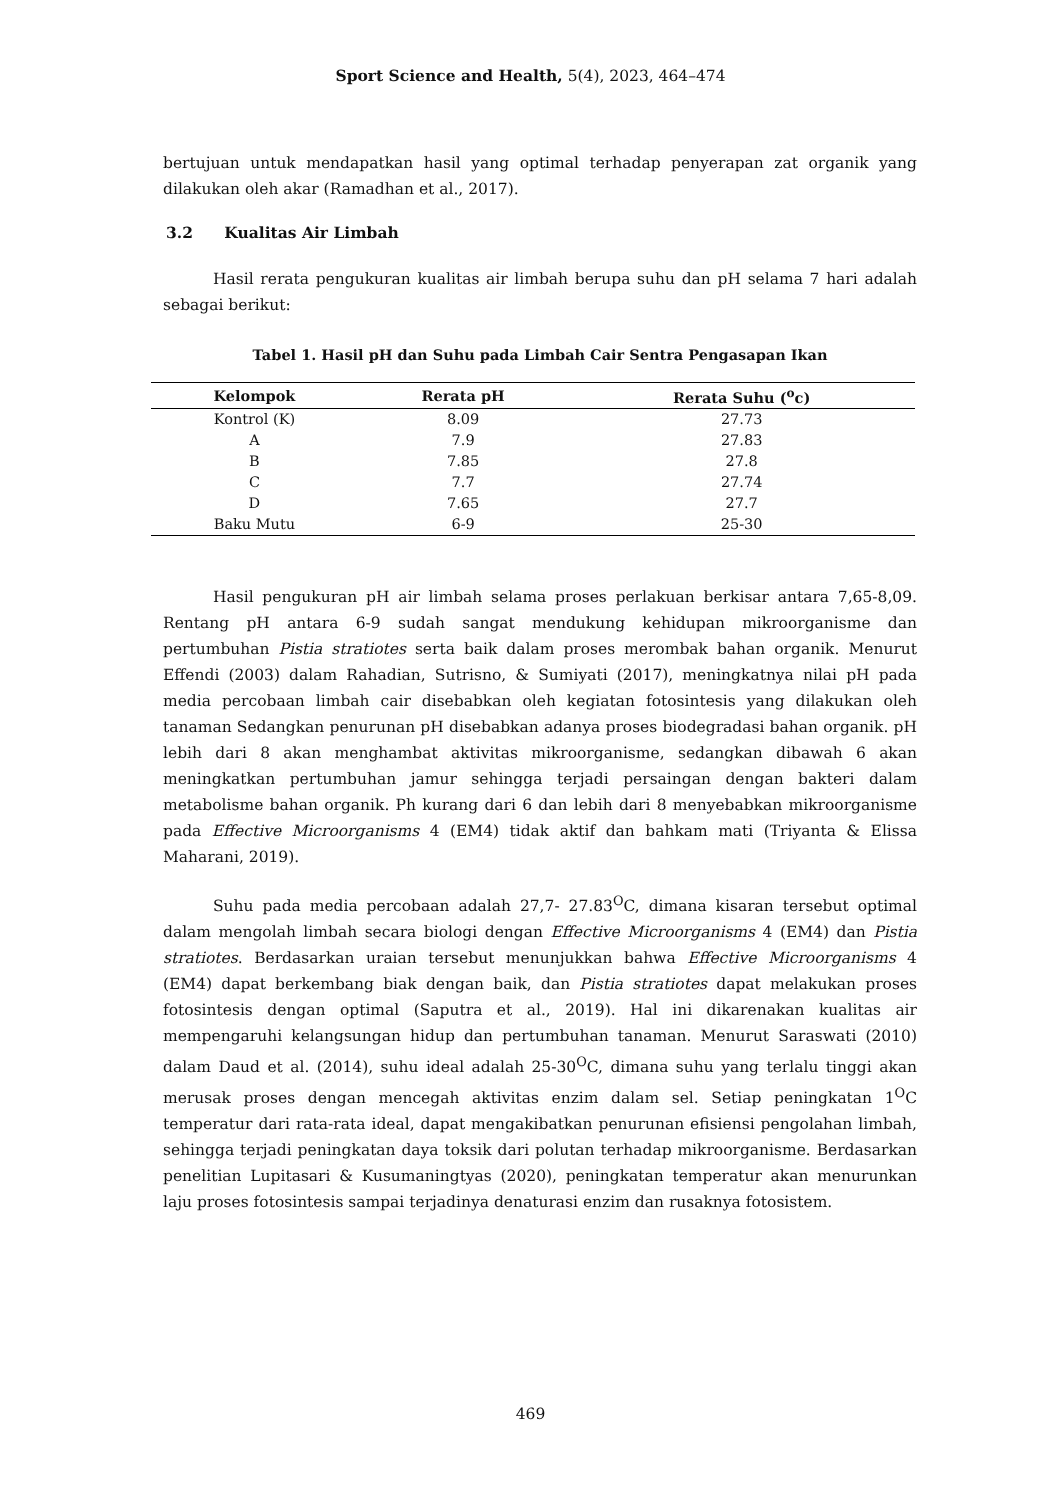Sport Science and Health, 5(4), 2023, 464–474
bertujuan untuk mendapatkan hasil yang optimal terhadap penyerapan zat organik yang dilakukan oleh akar (Ramadhan et al., 2017).
3.2 Kualitas Air Limbah
Hasil rerata pengukuran kualitas air limbah berupa suhu dan pH selama 7 hari adalah sebagai berikut:
Tabel 1. Hasil pH dan Suhu pada Limbah Cair Sentra Pengasapan Ikan
| Kelompok | Rerata pH | Rerata Suhu (<sup>o</sup>c) |
| --- | --- | --- |
| Kontrol (K) | 8.09 | 27.73 |
| A | 7.9 | 27.83 |
| B | 7.85 | 27.8 |
| C | 7.7 | 27.74 |
| D | 7.65 | 27.7 |
| Baku Mutu | 6-9 | 25-30 |
Hasil pengukuran pH air limbah selama proses perlakuan berkisar antara 7,65-8,09. Rentang pH antara 6-9 sudah sangat mendukung kehidupan mikroorganisme dan pertumbuhan Pistia stratiotes serta baik dalam proses merombak bahan organik. Menurut Effendi (2003) dalam Rahadian, Sutrisno, & Sumiyati (2017), meningkatnya nilai pH pada media percobaan limbah cair disebabkan oleh kegiatan fotosintesis yang dilakukan oleh tanaman Sedangkan penurunan pH disebabkan adanya proses biodegradasi bahan organik. pH lebih dari 8 akan menghambat aktivitas mikroorganisme, sedangkan dibawah 6 akan meningkatkan pertumbuhan jamur sehingga terjadi persaingan dengan bakteri dalam metabolisme bahan organik. Ph kurang dari 6 dan lebih dari 8 menyebabkan mikroorganisme pada Effective Microorganisms 4 (EM4) tidak aktif dan bahkam mati (Triyanta & Elissa Maharani, 2019).
Suhu pada media percobaan adalah 27,7- 27.83<sup>O</sup>C, dimana kisaran tersebut optimal dalam mengolah limbah secara biologi dengan Effective Microorganisms 4 (EM4) dan Pistia stratiotes. Berdasarkan uraian tersebut menunjukkan bahwa Effective Microorganisms 4 (EM4) dapat berkembang biak dengan baik, dan Pistia stratiotes dapat melakukan proses fotosintesis dengan optimal (Saputra et al., 2019). Hal ini dikarenakan kualitas air mempengaruhi kelangsungan hidup dan pertumbuhan tanaman. Menurut Saraswati (2010) dalam Daud et al. (2014), suhu ideal adalah 25-30<sup>O</sup>C, dimana suhu yang terlalu tinggi akan merusak proses dengan mencegah aktivitas enzim dalam sel. Setiap peningkatan 1<sup>O</sup>C temperatur dari rata-rata ideal, dapat mengakibatkan penurunan efisiensi pengolahan limbah, sehingga terjadi peningkatan daya toksik dari polutan terhadap mikroorganisme. Berdasarkan penelitian Lupitasari & Kusumaningtyas (2020), peningkatan temperatur akan menurunkan laju proses fotosintesis sampai terjadinya denaturasi enzim dan rusaknya fotosistem.
469